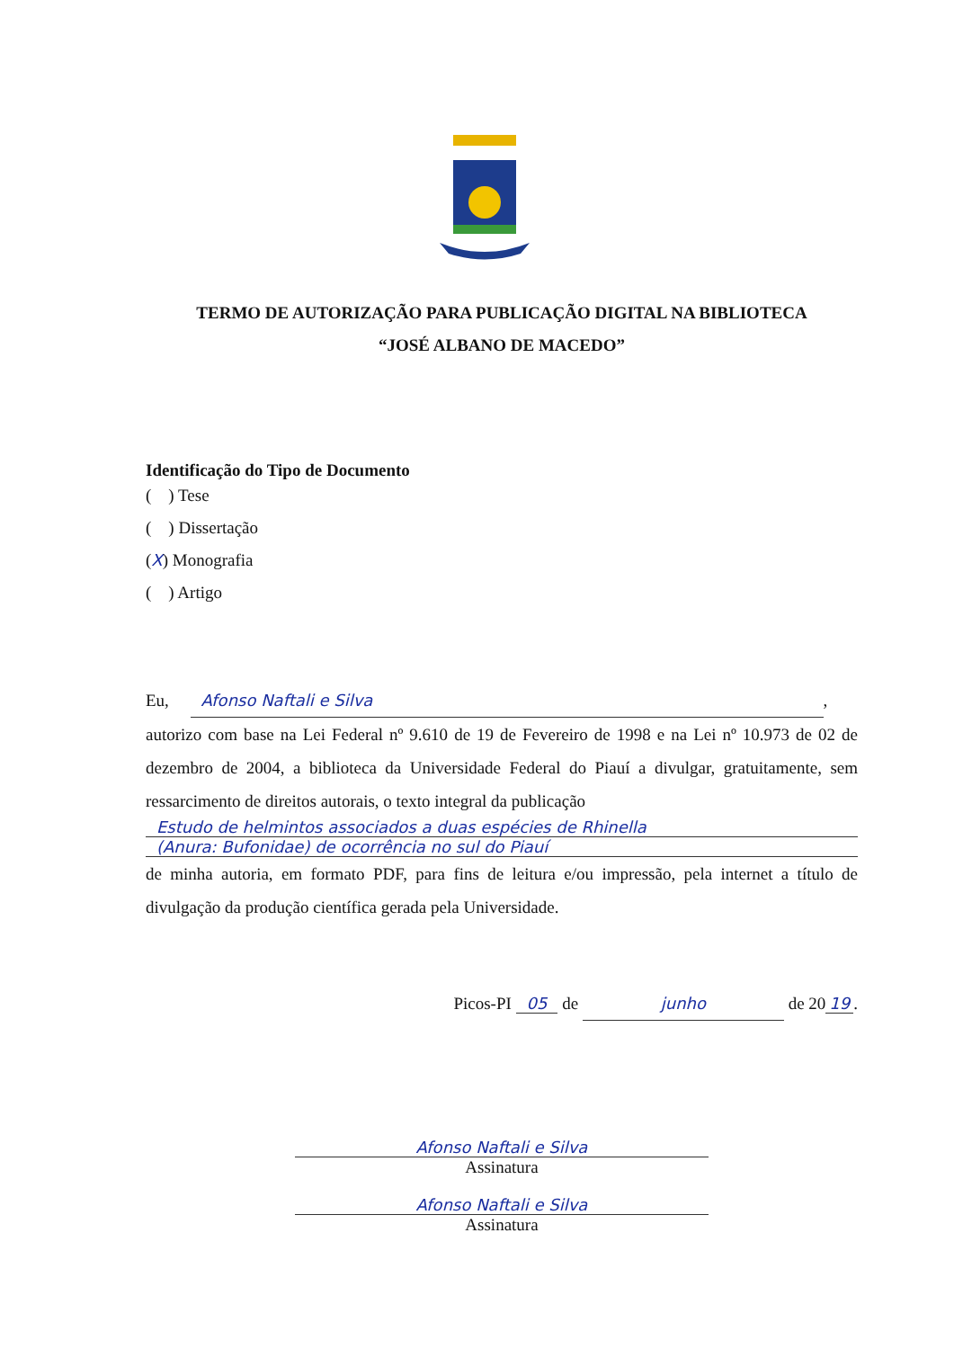TERMO DE AUTORIZAÇÃO PARA PUBLICAÇÃO DIGITAL NA BIBLIOTECA
“JOSÉ ALBANO DE MACEDO”
Identificação do Tipo de Documento
( ) Tese
( ) Dissertação
(X) Monografia
( ) Artigo
Eu, Afonso Naftali e Silva,
autorizo com base na Lei Federal nº 9.610 de 19 de Fevereiro de 1998 e na Lei nº 10.973 de 02 de dezembro de 2004, a biblioteca da Universidade Federal do Piauí a divulgar, gratuitamente, sem ressarcimento de direitos autorais, o texto integral da publicação
Estudo de helmintos associados a duas espécies de Rhinella
(Anura: Bufonidae) de ocorrência no sul do Piauí
de minha autoria, em formato PDF, para fins de leitura e/ou impressão, pela internet a título de divulgação da produção científica gerada pela Universidade.
Picos-PI 05 de junho de 20 19.
Afonso Naftali e Silva
Assinatura
Afonso Naftali e Silva
Assinatura